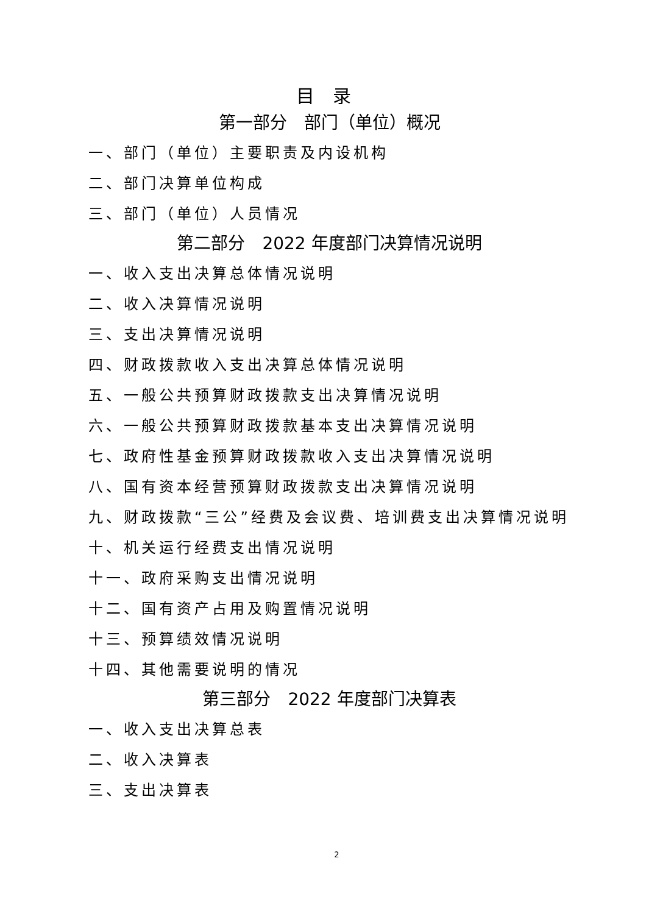目　录
第一部分　部门（单位）概况
一、部门（单位）主要职责及内设机构
二、部门决算单位构成
三、部门（单位）人员情况
第二部分　2022 年度部门决算情况说明
一、收入支出决算总体情况说明
二、收入决算情况说明
三、支出决算情况说明
四、财政拨款收入支出决算总体情况说明
五、一般公共预算财政拨款支出决算情况说明
六、一般公共预算财政拨款基本支出决算情况说明
七、政府性基金预算财政拨款收入支出决算情况说明
八、国有资本经营预算财政拨款支出决算情况说明
九、财政拨款“三公”经费及会议费、培训费支出决算情况说明
十、机关运行经费支出情况说明
十一、政府采购支出情况说明
十二、国有资产占用及购置情况说明
十三、预算绩效情况说明
十四、其他需要说明的情况
第三部分　2022 年度部门决算表
一、收入支出决算总表
二、收入决算表
三、支出决算表
2